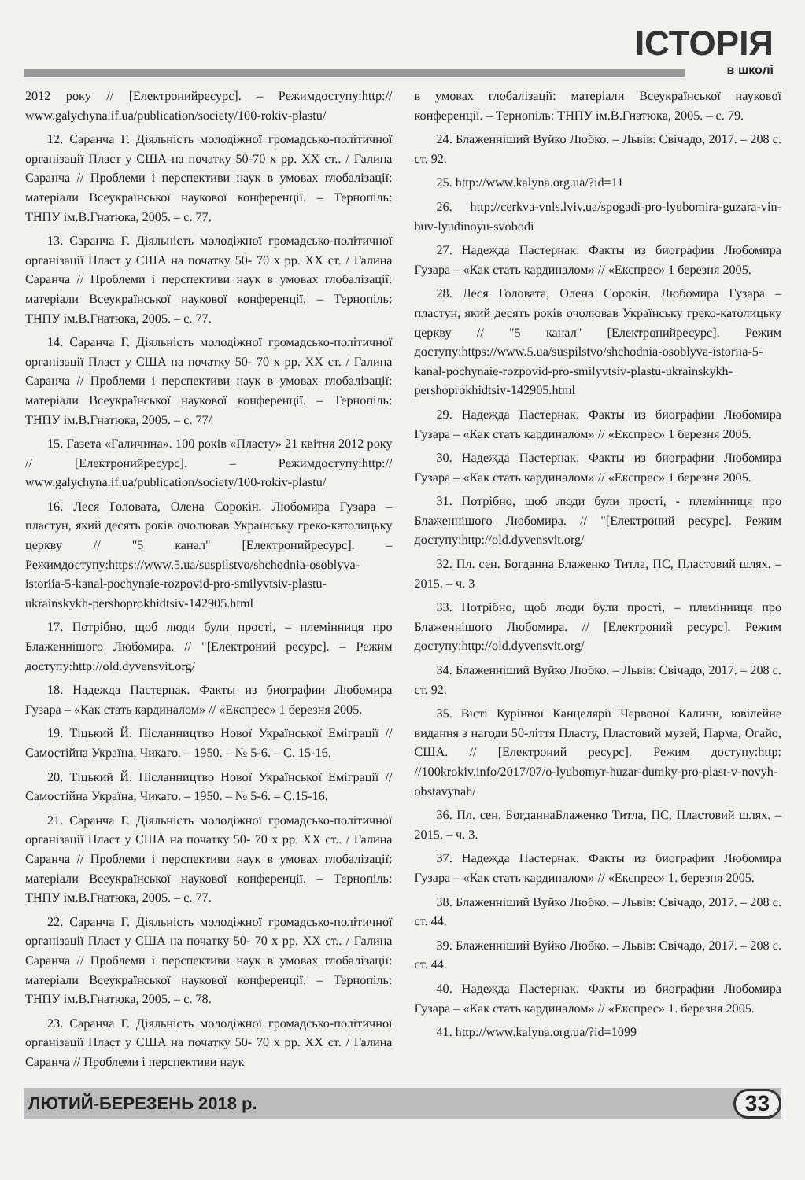ІСТОРІЯ
в школі
2012 року // [Електронийресурс]. – Режимдоступу:http:// www.galychyna.if.ua/publication/society/100-rokiv-plastu/
12. Саранча Г. Діяльність молодіжної громадсько-політичної організації Пласт у США на початку 50-70 х рр. ХХ ст.. / Галина Саранча // Проблеми і перспективи наук в умовах глобалізації: матеріали Всеукраїнської наукової конференції. – Тернопіль: ТНПУ ім.В.Гнатюка, 2005. – с. 77.
13. Саранча Г. Діяльність молодіжної громадсько-політичної організації Пласт у США на початку 50- 70 х рр. ХХ ст. / Галина Саранча // Проблеми і перспективи наук в умовах глобалізації: матеріали Всеукраїнської наукової конференції. – Тернопіль: ТНПУ ім.В.Гнатюка, 2005. – с. 77.
14. Саранча Г. Діяльність молодіжної громадсько-політичної організації Пласт у США на початку 50- 70 х рр. ХХ ст. / Галина Саранча // Проблеми і перспективи наук в умовах глобалізації: матеріали Всеукраїнської наукової конференції. – Тернопіль: ТНПУ ім.В.Гнатюка, 2005. – с. 77/
15. Газета «Галичина». 100 років «Пласту» 21 квітня 2012 року // [Електронийресурс]. – Режимдоступу:http:// www.galychyna.if.ua/publication/society/100-rokiv-plastu/
16. Леся Головата, Олена Сорокін. Любомира Гузара – пластун, який десять років очолював Українську греко-католицьку церкву // "5 канал" [Електронийресурс]. – Режимдоступу:https://www.5.ua/suspilstvo/shchodnia-osoblyva-istoriia-5-kanal-pochynaie-rozpovid-pro-smilyvtsiv-plastu-ukrainskykh-pershoprokhidtsiv-142905.html
17. Потрібно, щоб люди були прості, – племінниця про Блаженнішого Любомира. // "[Електроний ресурс]. – Режим доступу:http://old.dyvensvit.org/
18. Надежда Пастернак. Факты из биографии Любомира Гузара – «Как стать кардиналом» // «Експрес» 1 березня 2005.
19. Тіцький Й. Післанництво Нової Української Еміграції // Самостійна Україна, Чикаго. – 1950. – № 5-6. – С. 15-16.
20. Тіцький Й. Післанництво Нової Української Еміграції // Самостійна Україна, Чикаго. – 1950. – № 5-6. – С.15-16.
21. Саранча Г. Діяльність молодіжної громадсько-політичної організації Пласт у США на початку 50- 70 х рр. ХХ ст.. / Галина Саранча // Проблеми і перспективи наук в умовах глобалізації: матеріали Всеукраїнської наукової конференції. – Тернопіль: ТНПУ ім.В.Гнатюка, 2005. – с. 77.
22. Саранча Г. Діяльність молодіжної громадсько-політичної організації Пласт у США на початку 50- 70 х рр. ХХ ст.. / Галина Саранча // Проблеми і перспективи наук в умовах глобалізації: матеріали Всеукраїнської наукової конференції. – Тернопіль: ТНПУ ім.В.Гнатюка, 2005. – с. 78.
23. Саранча Г. Діяльність молодіжної громадсько-політичної організації Пласт у США на початку 50- 70 х рр. ХХ ст. / Галина Саранча // Проблеми і перспективи наук
в умовах глобалізації: матеріали Всеукраїнської наукової конференції. – Тернопіль: ТНПУ ім.В.Гнатюка, 2005. – с. 79.
24. Блаженніший Вуйко Любко. – Львів: Свічадо, 2017. – 208 с. ст. 92.
25. http://www.kalyna.org.ua/?id=11
26. http://cerkva-vnls.lviv.ua/spogadi-pro-lyubomira-guzara-vin-buv-lyudinoyu-svobodi
27. Надежда Пастернак. Факты из биографии Любомира Гузара – «Как стать кардиналом» // «Експрес» 1 березня 2005.
28. Леся Головата, Олена Сорокін. Любомира Гузара – пластун, який десять років очолював Українську греко-католицьку церкву // "5 канал" [Електронийресурс]. Режим доступу:https://www.5.ua/suspilstvo/shchodnia-osoblyva-istoriia-5-kanal-pochynaie-rozpovid-pro-smilyvtsiv-plastu-ukrainskykh-pershoprokhidtsiv-142905.html
29. Надежда Пастернак. Факты из биографии Любомира Гузара – «Как стать кардиналом» // «Експрес» 1 березня 2005.
30. Надежда Пастернак. Факты из биографии Любомира Гузара – «Как стать кардиналом» // «Експрес» 1 березня 2005.
31. Потрібно, щоб люди були прості, - племінниця про Блаженнішого Любомира. // "[Електроний ресурс]. Режим доступу:http://old.dyvensvit.org/
32. Пл. сен. Богданна Блаженко Титла, ПС, Пластовий шлях. – 2015. – ч. 3
33. Потрібно, щоб люди були прості, – племінниця про Блаженнішого Любомира. // [Електроний ресурс]. Режим доступу:http://old.dyvensvit.org/
34. Блаженніший Вуйко Любко. – Львів: Свічадо, 2017. – 208 с. ст. 92.
35. Вісті Курінної Канцелярії Червоної Калини, ювілейне видання з нагоди 50-ліття Пласту, Пластовий музей, Парма, Огайо, США. // [Електроний ресурс]. Режим доступу:http: //100krokiv.info/2017/07/o-lyubomyr-huzar-dumky-pro-plast-v-novyh-obstavynah/
36. Пл. сен. БогданнаБлаженко Титла, ПС, Пластовий шлях. – 2015. – ч. 3.
37. Надежда Пастернак. Факты из биографии Любомира Гузара – «Как стать кардиналом» // «Експрес» 1. березня 2005.
38. Блаженніший Вуйко Любко. – Львів: Свічадо, 2017. – 208 с. ст. 44.
39. Блаженніший Вуйко Любко. – Львів: Свічадо, 2017. – 208 с. ст. 44.
40. Надежда Пастернак. Факты из биографии Любомира Гузара – «Как стать кардиналом» // «Експрес» 1. березня 2005.
41. http://www.kalyna.org.ua/?id=1099
ЛЮТИЙ-БЕРЕЗЕНЬ 2018 р. 33